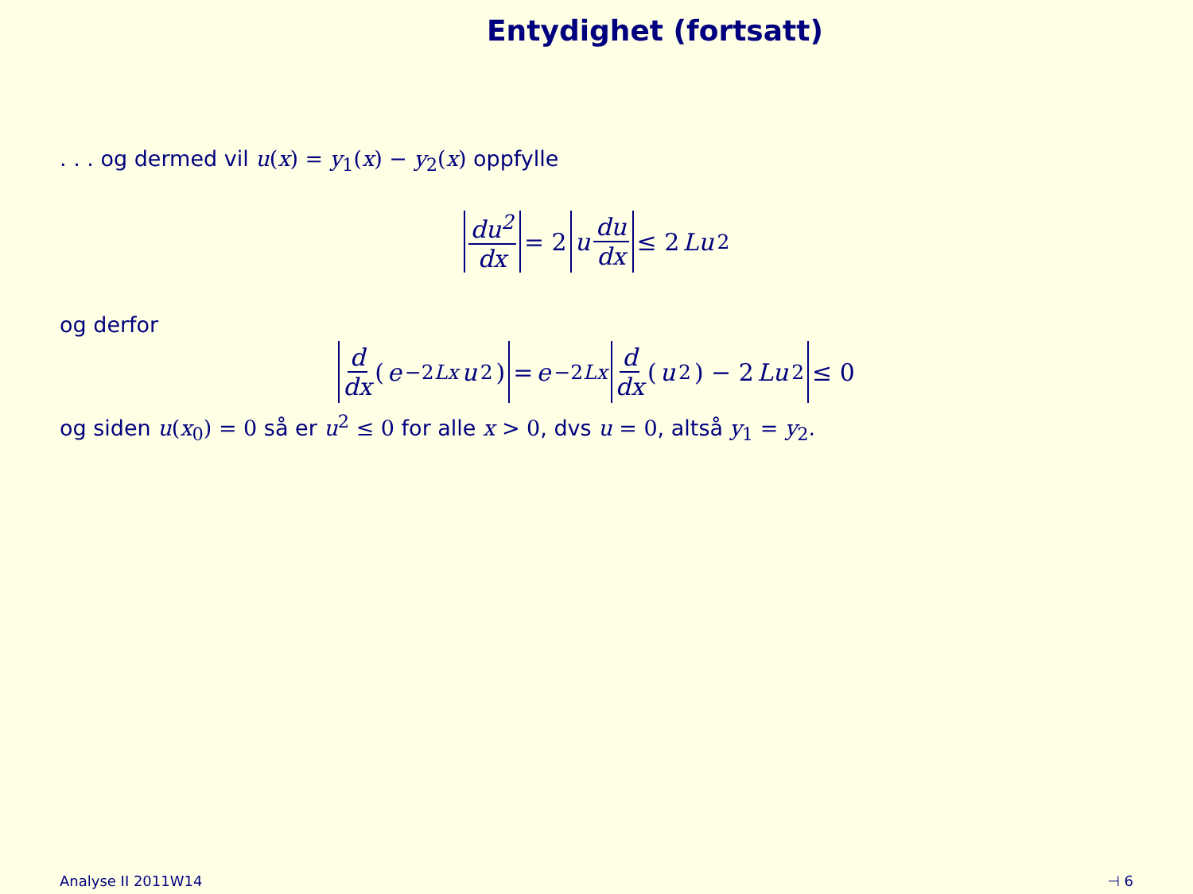Entydighet (fortsatt)
. . . og dermed vil u(x) = y<sub>1</sub>(x) − y<sub>2</sub>(x) oppfylle
du<sup>2</sup> dx = 2 u du dx ≤ 2 Lu<sup>2</sup>
og derfor
d dx (e<sup>−2Lx</sup> u<sup>2</sup>) = e<sup>−2Lx</sup> d dx (u<sup>2</sup>) − 2 Lu<sup>2</sup> ≤ 0
og siden u(x<sub>0</sub>) = 0 så er u<sup>2</sup> ≤ 0 for alle x > 0, dvs u = 0, altså y<sub>1</sub> = y<sub>2</sub>.
Analyse II 2011W14 ⊣ 6